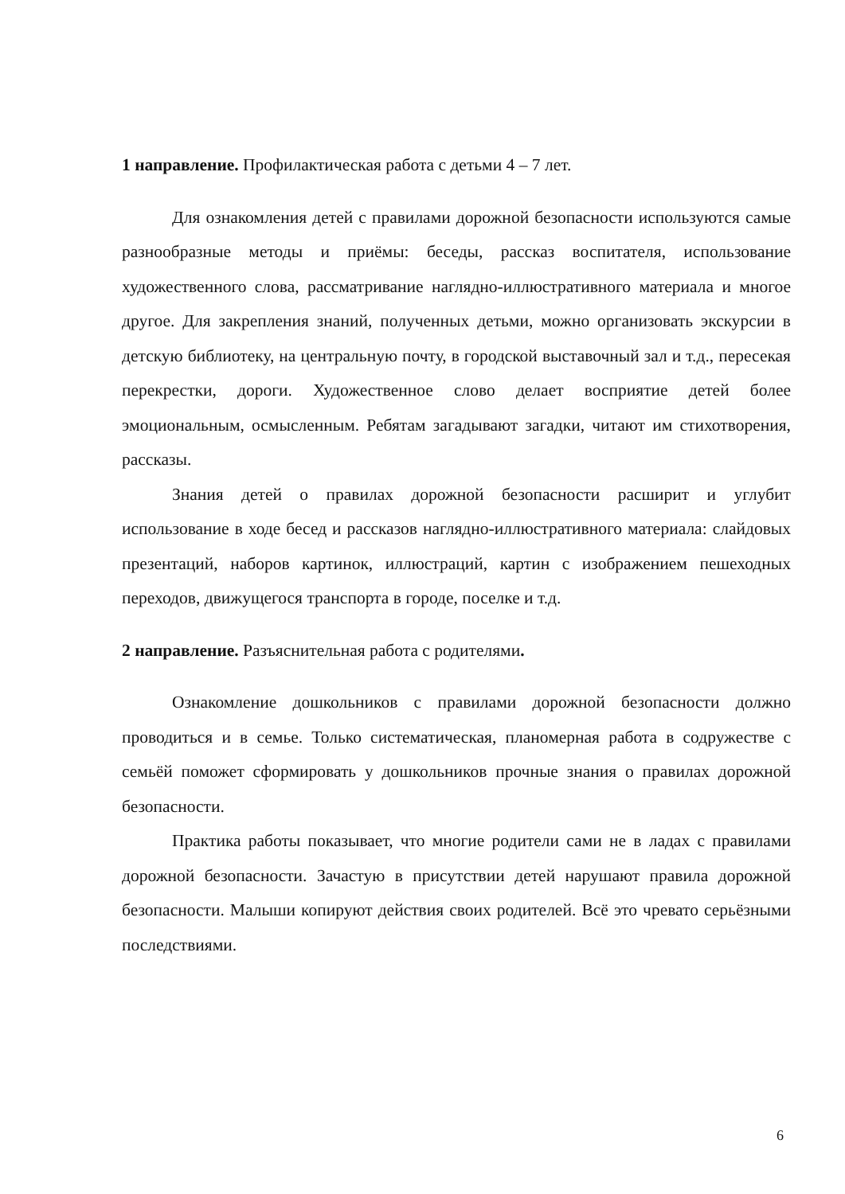1 направление. Профилактическая работа с детьми 4 – 7 лет.
Для ознакомления детей с правилами дорожной безопасности используются самые разнообразные методы и приёмы: беседы, рассказ воспитателя, использование художественного слова, рассматривание наглядно-иллюстративного материала и многое другое. Для закрепления знаний, полученных детьми, можно организовать экскурсии в детскую библиотеку, на центральную почту, в городской выставочный зал и т.д., пересекая перекрестки, дороги. Художественное слово делает восприятие детей более эмоциональным, осмысленным. Ребятам загадывают загадки, читают им стихотворения, рассказы.
Знания детей о правилах дорожной безопасности расширит и углубит использование в ходе бесед и рассказов наглядно-иллюстративного материала: слайдовых презентаций, наборов картинок, иллюстраций, картин с изображением пешеходных переходов, движущегося транспорта в городе, поселке и т.д.
2 направление. Разъяснительная работа с родителями.
Ознакомление дошкольников с правилами дорожной безопасности должно проводиться и в семье. Только систематическая, планомерная работа в содружестве с семьёй поможет сформировать у дошкольников прочные знания о правилах дорожной безопасности.
Практика работы показывает, что многие родители сами не в ладах с правилами дорожной безопасности. Зачастую в присутствии детей нарушают правила дорожной безопасности. Малыши копируют действия своих родителей. Всё это чревато серьёзными последствиями.
6